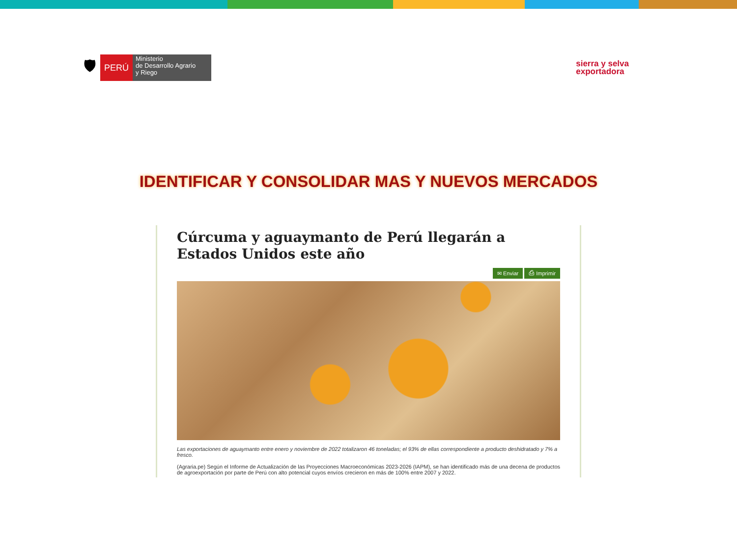🛡
PERÚ
Ministerio
de Desarrollo Agrario
y Riego
sierra y selva
exportadora
IDENTIFICAR Y CONSOLIDAR MAS Y NUEVOS MERCADOS
Cúrcuma y aguaymanto de Perú llegarán a Estados Unidos este año
✉ Enviar ⎙ Imprimir
Las exportaciones de aguaymanto entre enero y noviembre de 2022 totalizaron 46 toneladas; el 93% de ellas correspondiente a producto deshidratado y 7% a fresco.
(Agraria.pe) Según el Informe de Actualización de las Proyecciones Macroeconómicas 2023-2026 (IAPM), se han identificado más de una decena de productos de agroexportación por parte de Perú con alto potencial cuyos envíos crecieron en más de 100% entre 2007 y 2022.